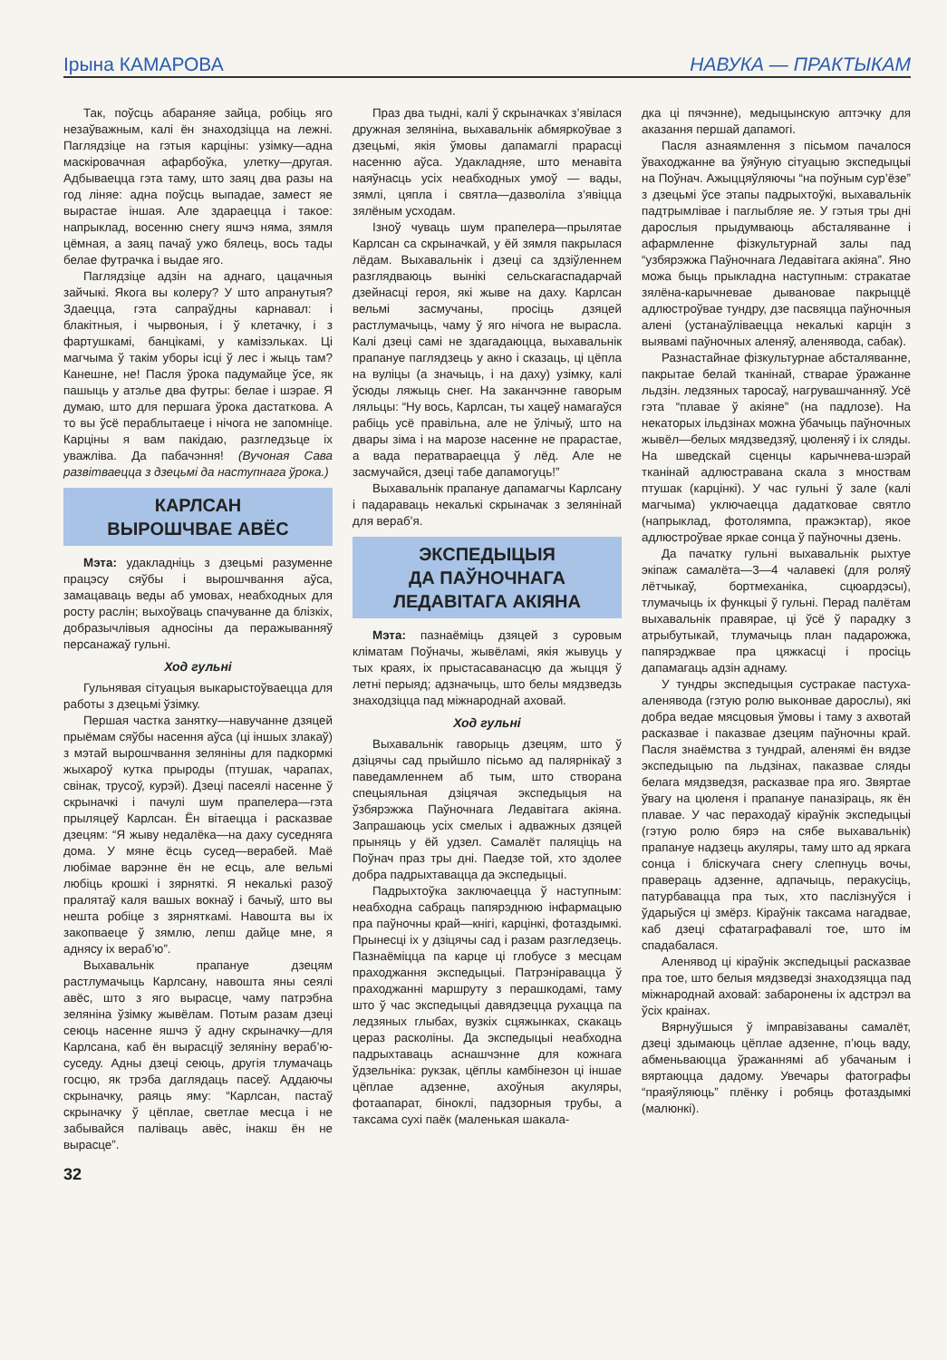Ірына КАМАРОВА НАВУКА — ПРАКТЫКАМ
Так, поўсць абараняе зайца, робіць яго незаўважным, калі ён знаходзіцца на лежні. Паглядзіце на гэтыя карціны: узімку—адна маскіровачная афарбоўка, улетку—другая. Адбываецца гэта таму, што заяц два разы на год ліняе: адна поўсць выпадае, замест яе вырастае іншая. Але здараецца і такое: напрыклад, восенню снегу яшчэ няма, зямля цёмная, а заяц пачаў ужо бялець, вось тады белае футрачка і выдае яго.
Паглядзіце адзін на аднаго, цацачныя зайчыкі. Якога вы колеру? У што апранутыя? Здаецца, гэта сапраўдны карнавал: і блакітныя, і чырвоныя, і ў клетачку, і з фартушкамі, банцікамі, у камізэльках. Ці магчыма ў такім уборы ісці ў лес і жыць там? Канешне, не! Пасля ўрока падумайце ўсе, як пашыць у атэлье два футры: белае і шэрае. Я думаю, што для першага ўрока дастаткова. А то вы ўсё пераблытаеце і нічога не запомніце. Карціны я вам пакідаю, разгледзьце іх уважліва. Да пабачэння! (Вучоная Сава развітваецца з дзецьмі да наступнага ўрока.)
КАРЛСАН
ВЫРОШЧВАЕ АВЁС
Мэта: удакладніць з дзецьмі разуменне працэсу сяўбы і вырошчвання аўса, замацаваць веды аб умовах, неабходных для росту раслін; выхоўваць спачуванне да блізкіх, добразычлівыя адносіны да перажыванняў персанажаў гульні.
Ход гульні
Гульнявая сітуацыя выкарыстоўваецца для работы з дзецьмі ўзімку.
Першая частка занятку—навучанне дзяцей прыёмам сяўбы насення аўса (ці іншых злакаў) з мэтай вырошчвання зеляніны для падкормкі жыхароў кутка прыроды (птушак, чарапах, свінак, трусоў, курэй). Дзеці пасеялі насенне ў скрыначкі і пачулі шум прапелера—гэта прыляцеў Карлсан. Ён вітаецца і расказвае дзецям: “Я жыву недалёка—на даху суседняга дома. У мяне ёсць сусед—верабей. Маё любімае варэнне ён не есць, але вельмі любіць крошкі і зярняткі. Я некалькі разоў пралятаў каля вашых вокнаў і бачыў, што вы нешта робіце з зярняткамі. Навошта вы іх закопваеце ў зямлю, лепш дайце мне, я аднясу іх вераб’ю”.
Выхавальнік прапануе дзецям растлумачыць Карлсану, навошта яны сеялі авёс, што з яго вырасце, чаму патрэбна зеляніна ўзімку жывёлам. Потым разам дзеці сеюць насенне яшчэ ў адну скрыначку—для Карлсана, каб ён вырасціў зеляніну вераб’ю-суседу. Адны дзеці сеюць, другія тлумачаць госцю, як трэба даглядаць пасеў. Аддаючы скрыначку, раяць яму: “Карлсан, пастаў скрыначку ў цёплае, светлае месца і не забывайся паліваць авёс, інакш ён не вырасце”.
32
Праз два тыдні, калі ў скрыначках з’явілася дружная зеляніна, выхавальнік абмяркоўвае з дзецьмі, якія ўмовы дапамаглі прарасці насенню аўса. Удакладняе, што менавіта наяўнасць усіх неабходных умоў — вады, зямлі, цяпла і святла—дазволіла з’явіцца зялёным усходам.
Ізноў чуваць шум прапелера—прылятае Карлсан са скрыначкай, у ёй зямля пакрылася лёдам. Выхавальнік і дзеці са здзіўленнем разглядваюць вынікі сельскагаспадарчай дзейнасці героя, які жыве на даху. Карлсан вельмі засмучаны, просіць дзяцей растлумачыць, чаму ў яго нічога не вырасла. Калі дзеці самі не здагадаюцца, выхавальнік прапануе паглядзець у акно і сказаць, ці цёпла на вуліцы (а значыць, і на даху) узімку, калі ўсюды ляжыць снег. На заканчэнне гаворым ляльцы: “Ну вось, Карлсан, ты хацеў намагаўся рабіць усё правільна, але не ўлічыў, што на двары зіма і на марозе насенне не прарастае, а вада ператвараецца ў лёд. Але не засмучайся, дзеці табе дапамогуць!”
Выхавальнік прапануе дапамагчы Карлсану і падараваць некалькі скрыначак з зелянінай для вераб’я.
ЭКСПЕДЫЦЫЯ
ДА ПАЎНОЧНАГА
ЛЕДАВІТАГА АКІЯНА
Мэта: пазнаёміць дзяцей з суровым кліматам Поўначы, жывёламі, якія жывуць у тых краях, іх прыстасаванасцю да жыцця ў летні перыяд; адзначыць, што белы мядзведзь знаходзіцца пад міжнароднай аховай.
Ход гульні
Выхавальнік гаворыць дзецям, што ў дзіцячы сад прыйшло пісьмо ад палярнікаў з паведамленнем аб тым, што створана спецыяльная дзіцячая экспедыцыя на ўзбярэжжа Паўночнага Ледавітага акіяна. Запрашаюць усіх смелых і адважных дзяцей прыняць у ёй удзел. Самалёт паляціць на Поўнач праз тры дні. Паедзе той, хто здолее добра падрыхтавацца да экспедыцыі.
Падрыхтоўка заключаецца ў наступным: неабходна сабраць папярэднюю інфармацыю пра паўночны край—кнігі, карцінкі, фотаздымкі. Прынесці іх у дзіцячы сад і разам разгледзець. Пазнаёміцца па карце ці глобусе з месцам праходжання экспедыцыі. Патрэніравацца ў праходжанні маршруту з перашкодамі, таму што ў час экспедыцыі давядзецца рухацца па ледзяных глыбах, вузкіх сцяжынках, скакаць цераз расколіны. Да экспедыцыі неабходна падрыхтаваць аснашчэнне для кожнага ўдзельніка: рукзак, цёплы камбінезон ці іншае цёплае адзенне, ахоўныя акуляры, фотаапарат, біноклі, падзорныя трубы, а таксама сухі паёк (маленькая шакала-
дка ці пячэнне), медыцынскую аптэчку для аказання першай дапамогі.
Пасля азнаямлення з пісьмом пачалося ўваходжанне ва ўяўную сітуацыю экспедыцыі на Поўнач. Ажыццяўляючы “на поўным сур’ёзе” з дзецьмі ўсе этапы падрыхтоўкі, выхавальнік падтрымлівае і паглыбляе яе. У гэтыя тры дні дарослыя прыдумваюць абсталяванне і афармленне фізкультурнай залы пад “узбярэжжа Паўночнага Ледавітага акіяна”. Яно можа быць прыкладна наступным: стракатае зялёна-карычневае дывановае пакрыццё адлюстроўвае тундру, дзе пасвяцца паўночныя алені (устанаўліваецца некалькі карцін з выявамі паўночных аленяў, аленявода, сабак).
Разнастайнае фізкультурнае абсталяванне, пакрытае белай тканінай, стварае ўражанне льдзін. ледзяных таросаў, нагрувашчанняў. Усё гэта “плавае ў акіяне” (на падлозе). На некаторых ільдзінах можна ўбачыць паўночных жывёл—белых мядзведзяў, цюленяў і іх сляды. На шведскай сценцы карычнева-шэрай тканінай адлюстравана скала з мноствам птушак (карцінкі). У час гульні ў зале (калі магчыма) уключаецца дадатковае святло (напрыклад, фотолямпа, пражэктар), якое адлюстроўвае яркае сонца ў паўночны дзень.
Да пачатку гульні выхавальнік рыхтуе экіпаж самалёта—3—4 чалавекі (для роляў лётчыкаў, бортмеханіка, сцюардэсы), тлумачыць іх функцыі ў гульні. Перад палётам выхавальнік правярае, ці ўсё ў парадку з атрыбутыкай, тлумачыць план падарожжа, папярэджвае пра цяжкасці і просіць дапамагаць адзін аднаму.
У тундры экспедыцыя сустракае пастуха-аленявода (гэтую ролю выконвае дарослы), які добра ведае мясцовыя ўмовы і таму з ахвотай расказвае і паказвае дзецям паўночны край. Пасля знаёмства з тундрай, аленямі ён вядзе экспедыцыю па льдзінах, паказвае сляды белага мядзведзя, расказвае пра яго. Звяртае ўвагу на цюленя і прапануе паназіраць, як ён плавае. У час пераходаў кіраўнік экспедыцыі (гэтую ролю бярэ на сябе выхавальнік) прапануе надзець акуляры, таму што ад яркага сонца і бліскучага снегу слепнуць вочы, правераць адзенне, адпачыць, перакусіць, патурбавацца пра тых, хто паслізнуўся і ўдарыўся ці змёрз. Кіраўнік таксама нагадвае, каб дзеці сфатаграфавалі тое, што ім спадабалася.
Аленявод ці кіраўнік экспедыцыі расказвае пра тое, што белыя мядзведзі знаходзяцца пад міжнароднай аховай: забаронены іх адстрэл ва ўсіх краінах.
Вярнуўшыся ў імправізаваны самалёт, дзеці здымаюць цёплае адзенне, п’юць ваду, абменьваюцца ўражаннямі аб убачаным і вяртаюцца дадому. Увечары фатографы “праяўляюць” плёнку і робяць фотаздымкі (малюнкі).